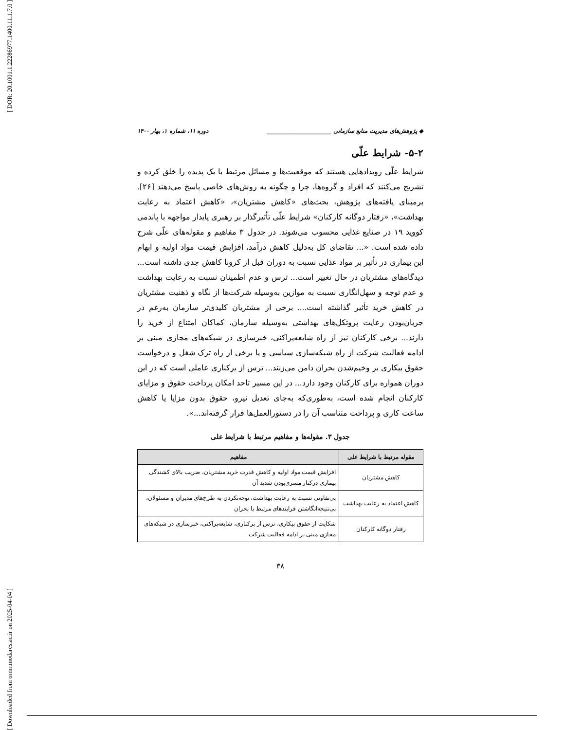[ DOR: 20.1001.1.22286977.1400.11.1.7.0 ]
[ Downloaded from ormr.modares.ac.ir on 2025-04-04 ]
◆ پژوهش‌های مدیریت منابع سازمانی ______________________ دوره ۱۱، شماره ۱، بهار ۱۴۰۰
۵-۲- شرایط علّی
شرایط علّی رویدادهایی هستند که موقعیت‌ها و مسائل مرتبط با یک پدیده را خلق کرده و تشریح می‌کنند که افراد و گروه‌ها، چرا و چگونه به روش‌های خاصی پاسخ می‌دهند [۲۶]. برمبنای یافته‌های پژوهش، بحث‌های «کاهش مشتریان»، «کاهش اعتماد به رعایت بهداشت»، «رفتار دوگانه کارکنان» شرایط علّی تأثیرگذار بر رهبری پایدار مواجهه با پاندمی کووید ۱۹ در صنایع غذایی محسوب می‌شوند. در جدول ۳ مفاهیم و مقوله‌های علّی شرح داده شده است. «... تقاضای کل به‌دلیل کاهش درآمد، افزایش قیمت مواد اولیه و ابهام این بیماری در تأثیر بر مواد غذایی نسبت به دوران قبل از کرونا کاهش جدی داشته است... دیدگاه‌های مشتریان در حال تغییر است... ترس و عدم اطمینان نسبت به رعایت بهداشت و عدم توجه و سهل‌انگاری نسبت به موازین به‌وسیله شرکت‌ها از نگاه و ذهنیت مشتریان در کاهش خرید تأثیر گذاشته است.... برخی از مشتریان کلیدی‌تر سازمان به‌رغم در جریان‌بودن رعایت پروتکل‌های بهداشتی به‌وسیله سازمان، کماکان امتناع از خرید را دارند... برخی کارکنان نیز از راه شایعه‌پراکنی، خبرسازی در شبکه‌های مجازی مبنی بر ادامه فعالیت شرکت از راه شبکه‌سازی سیاسی و یا برخی از راه ترک شغل و درخواست حقوق بیکاری بر وخیم‌شدن بحران دامن می‌زنند... ترس از برکناری عاملی است که در این دوران همواره برای کارکنان وجود دارد... در این مسیر تاحد امکان پرداخت حقوق و مزایای کارکنان انجام شده است، به‌طوری‌که به‌جای تعدیل نیرو، حقوق بدون مزایا یا کاهش ساعت کاری و پرداخت متناسب آن را در دستورالعمل‌ها قرار گرفته‌اند...».
جدول ۳. مقوله‌ها و مفاهیم مرتبط با شرایط علی
| مقوله مرتبط با شرایط علی | مفاهیم |
| --- | --- |
| کاهش مشتریان | افزایش قیمت مواد اولیه و کاهش قدرت خرید مشتریان، ضریب بالای کشندگی بیماری درکنار مسری‌بودن شدید آن |
| کاهش اعتماد به رعایت بهداشت | بی‌تفاوتی نسبت به رعایت بهداشت، توجه‌نکردن به طرح‌های مدیران و مسئولان، بی‌نتیجه‌انگاشتن فرایندهای مرتبط با بحران |
| رفتار دوگانه کارکنان | شکایت از حقوق بیکاری، ترس از برکناری، شایعه‌پراکنی، خبرسازی در شبکه‌های مجازی مبنی بر ادامه فعالیت شرکت |
۳۸